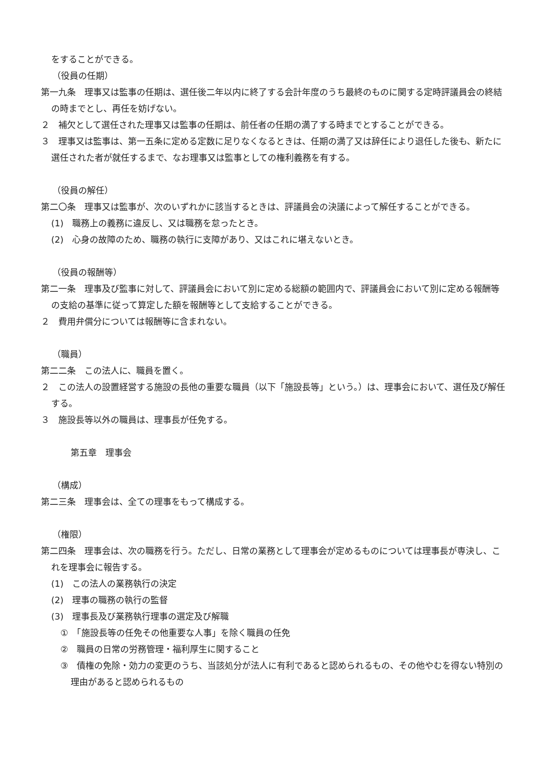をすることができる。
（役員の任期）
第一九条　理事又は監事の任期は、選任後二年以内に終了する会計年度のうち最終のものに関する定時評議員会の終結の時までとし、再任を妨げない。
２　補欠として選任された理事又は監事の任期は、前任者の任期の満了する時までとすることができる。
３　理事又は監事は、第一五条に定める定数に足りなくなるときは、任期の満了又は辞任により退任した後も、新たに選任された者が就任するまで、なお理事又は監事としての権利義務を有する。
（役員の解任）
第二〇条　理事又は監事が、次のいずれかに該当するときは、評議員会の決議によって解任することができる。
(1)　職務上の義務に違反し、又は職務を怠ったとき。
(2)　心身の故障のため、職務の執行に支障があり、又はこれに堪えないとき。
（役員の報酬等）
第二一条　理事及び監事に対して、評議員会において別に定める総額の範囲内で、評議員会において別に定める報酬等の支給の基準に従って算定した額を報酬等として支給することができる。
２　費用弁償分については報酬等に含まれない。
（職員）
第二二条　この法人に、職員を置く。
２　この法人の設置経営する施設の長他の重要な職員（以下「施設長等」という。）は、理事会において、選任及び解任する。
３　施設長等以外の職員は、理事長が任免する。
第五章　理事会
（構成）
第二三条　理事会は、全ての理事をもって構成する。
（権限）
第二四条　理事会は、次の職務を行う。ただし、日常の業務として理事会が定めるものについては理事長が専決し、これを理事会に報告する。
(1)　この法人の業務執行の決定
(2)　理事の職務の執行の監督
(3)　理事長及び業務執行理事の選定及び解職
①　「施設長等の任免その他重要な人事」を除く職員の任免
②　職員の日常の労務管理・福利厚生に関すること
③　債権の免除・効力の変更のうち、当該処分が法人に有利であると認められるもの、その他やむを得ない特別の理由があると認められるもの